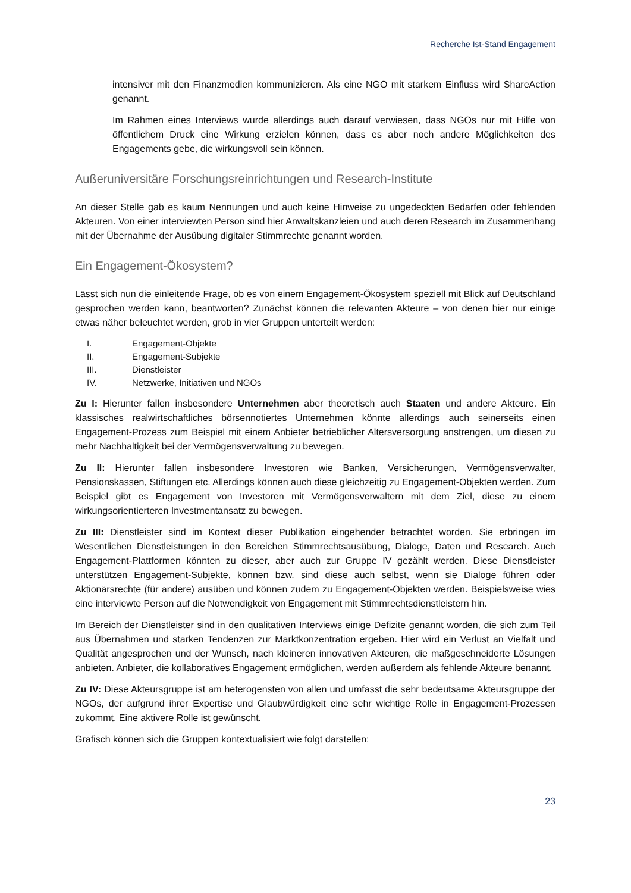Recherche Ist-Stand Engagement
intensiver mit den Finanzmedien kommunizieren. Als eine NGO mit starkem Einfluss wird ShareAction genannt.
Im Rahmen eines Interviews wurde allerdings auch darauf verwiesen, dass NGOs nur mit Hilfe von öffentlichem Druck eine Wirkung erzielen können, dass es aber noch andere Möglichkeiten des Engagements gebe, die wirkungsvoll sein können.
Außeruniversitäre Forschungsreinrichtungen und Research-Institute
An dieser Stelle gab es kaum Nennungen und auch keine Hinweise zu ungedeckten Bedarfen oder fehlenden Akteuren. Von einer interviewten Person sind hier Anwaltskanzleien und auch deren Research im Zusammenhang mit der Übernahme der Ausübung digitaler Stimmrechte genannt worden.
Ein Engagement-Ökosystem?
Lässt sich nun die einleitende Frage, ob es von einem Engagement-Ökosystem speziell mit Blick auf Deutschland gesprochen werden kann, beantworten? Zunächst können die relevanten Akteure – von denen hier nur einige etwas näher beleuchtet werden, grob in vier Gruppen unterteilt werden:
I. Engagement-Objekte
II. Engagement-Subjekte
III. Dienstleister
IV. Netzwerke, Initiativen und NGOs
Zu I: Hierunter fallen insbesondere Unternehmen aber theoretisch auch Staaten und andere Akteure. Ein klassisches realwirtschaftliches börsennotiertes Unternehmen könnte allerdings auch seinerseits einen Engagement-Prozess zum Beispiel mit einem Anbieter betrieblicher Altersversorgung anstrengen, um diesen zu mehr Nachhaltigkeit bei der Vermögensverwaltung zu bewegen.
Zu II: Hierunter fallen insbesondere Investoren wie Banken, Versicherungen, Vermögensverwalter, Pensionskassen, Stiftungen etc. Allerdings können auch diese gleichzeitig zu Engagement-Objekten werden. Zum Beispiel gibt es Engagement von Investoren mit Vermögensverwaltern mit dem Ziel, diese zu einem wirkungsorientierteren Investmentansatz zu bewegen.
Zu III: Dienstleister sind im Kontext dieser Publikation eingehender betrachtet worden. Sie erbringen im Wesentlichen Dienstleistungen in den Bereichen Stimmrechtsausübung, Dialoge, Daten und Research. Auch Engagement-Plattformen könnten zu dieser, aber auch zur Gruppe IV gezählt werden. Diese Dienstleister unterstützen Engagement-Subjekte, können bzw. sind diese auch selbst, wenn sie Dialoge führen oder Aktionärsrechte (für andere) ausüben und können zudem zu Engagement-Objekten werden. Beispielsweise wies eine interviewte Person auf die Notwendigkeit von Engagement mit Stimmrechtsdienstleistern hin.
Im Bereich der Dienstleister sind in den qualitativen Interviews einige Defizite genannt worden, die sich zum Teil aus Übernahmen und starken Tendenzen zur Marktkonzentration ergeben. Hier wird ein Verlust an Vielfalt und Qualität angesprochen und der Wunsch, nach kleineren innovativen Akteuren, die maßgeschneiderte Lösungen anbieten. Anbieter, die kollaboratives Engagement ermöglichen, werden außerdem als fehlende Akteure benannt.
Zu IV: Diese Akteursgruppe ist am heterogensten von allen und umfasst die sehr bedeutsame Akteursgruppe der NGOs, der aufgrund ihrer Expertise und Glaubwürdigkeit eine sehr wichtige Rolle in Engagement-Prozessen zukommt. Eine aktivere Rolle ist gewünscht.
Grafisch können sich die Gruppen kontextualisiert wie folgt darstellen:
23